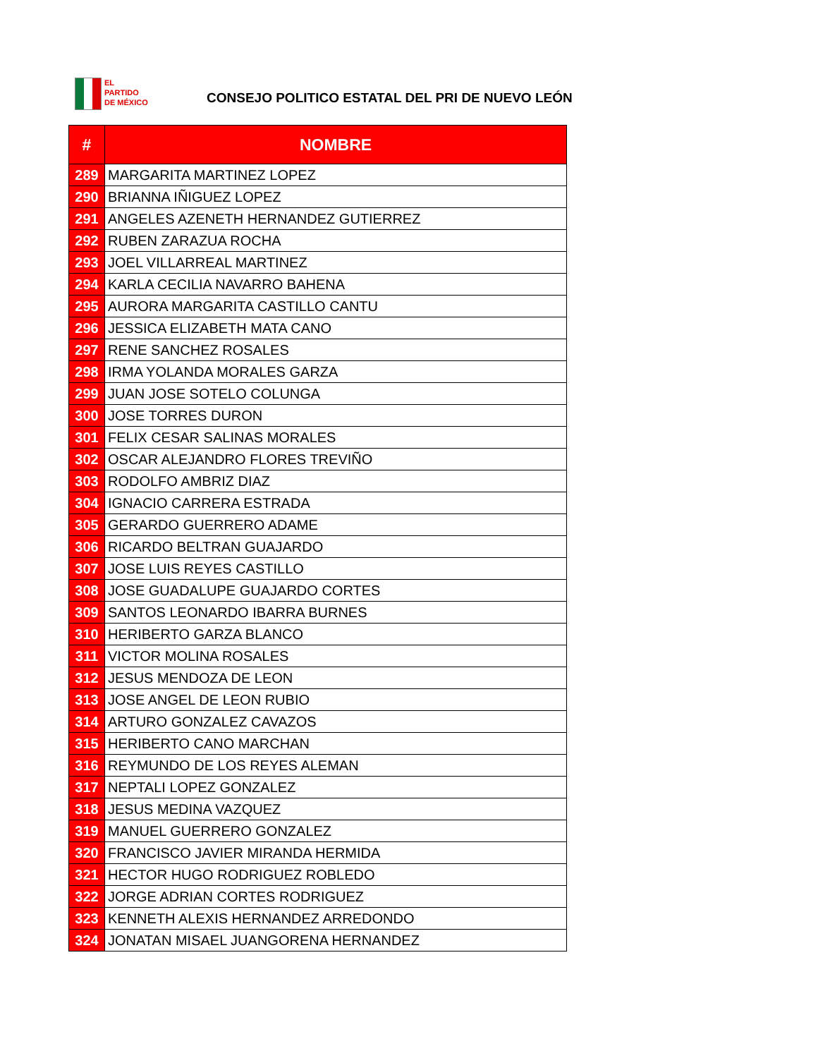EL
PARTIDO
DE MÉXICO
CONSEJO POLITICO ESTATAL DEL PRI DE NUEVO LEÓN
| # | NOMBRE |
| --- | --- |
| 289 | MARGARITA MARTINEZ LOPEZ |
| 290 | BRIANNA IÑIGUEZ LOPEZ |
| 291 | ANGELES AZENETH HERNANDEZ GUTIERREZ |
| 292 | RUBEN ZARAZUA ROCHA |
| 293 | JOEL VILLARREAL MARTINEZ |
| 294 | KARLA CECILIA NAVARRO BAHENA |
| 295 | AURORA MARGARITA CASTILLO CANTU |
| 296 | JESSICA ELIZABETH MATA CANO |
| 297 | RENE SANCHEZ ROSALES |
| 298 | IRMA YOLANDA MORALES GARZA |
| 299 | JUAN JOSE SOTELO COLUNGA |
| 300 | JOSE TORRES DURON |
| 301 | FELIX CESAR SALINAS MORALES |
| 302 | OSCAR ALEJANDRO FLORES TREVIÑO |
| 303 | RODOLFO AMBRIZ DIAZ |
| 304 | IGNACIO CARRERA ESTRADA |
| 305 | GERARDO GUERRERO ADAME |
| 306 | RICARDO BELTRAN GUAJARDO |
| 307 | JOSE LUIS REYES CASTILLO |
| 308 | JOSE GUADALUPE GUAJARDO CORTES |
| 309 | SANTOS LEONARDO IBARRA BURNES |
| 310 | HERIBERTO GARZA BLANCO |
| 311 | VICTOR MOLINA ROSALES |
| 312 | JESUS MENDOZA DE LEON |
| 313 | JOSE ANGEL DE LEON RUBIO |
| 314 | ARTURO GONZALEZ CAVAZOS |
| 315 | HERIBERTO CANO MARCHAN |
| 316 | REYMUNDO DE LOS REYES ALEMAN |
| 317 | NEPTALI LOPEZ GONZALEZ |
| 318 | JESUS MEDINA VAZQUEZ |
| 319 | MANUEL GUERRERO GONZALEZ |
| 320 | FRANCISCO JAVIER MIRANDA HERMIDA |
| 321 | HECTOR HUGO RODRIGUEZ ROBLEDO |
| 322 | JORGE ADRIAN CORTES RODRIGUEZ |
| 323 | KENNETH ALEXIS HERNANDEZ ARREDONDO |
| 324 | JONATAN MISAEL JUANGORENA HERNANDEZ |